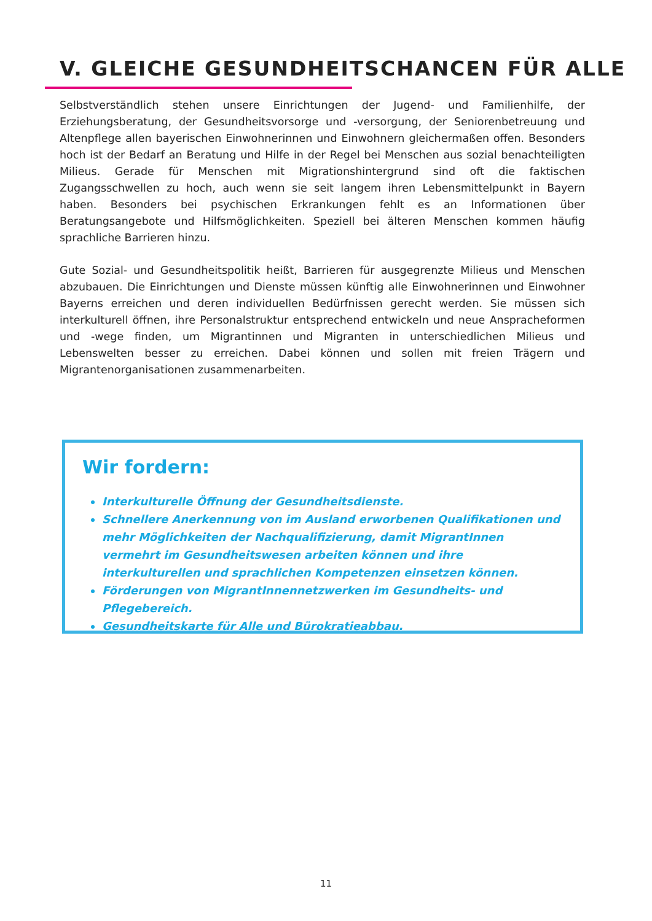V. GLEICHE GESUNDHEITSCHANCEN FÜR ALLE
Selbstverständlich stehen unsere Einrichtungen der Jugend- und Familienhilfe, der Erziehungsberatung, der Gesundheitsvorsorge und -versorgung, der Seniorenbetreuung und Altenpflege allen bayerischen Einwohnerinnen und Einwohnern gleichermaßen offen. Besonders hoch ist der Bedarf an Beratung und Hilfe in der Regel bei Menschen aus sozial benachteiligten Milieus. Gerade für Menschen mit Migrationshintergrund sind oft die faktischen Zugangsschwellen zu hoch, auch wenn sie seit langem ihren Lebensmittelpunkt in Bayern haben. Besonders bei psychischen Erkrankungen fehlt es an Informationen über Beratungsangebote und Hilfsmöglichkeiten. Speziell bei älteren Menschen kommen häufig sprachliche Barrieren hinzu.
Gute Sozial- und Gesundheitspolitik heißt, Barrieren für ausgegrenzte Milieus und Menschen abzubauen. Die Einrichtungen und Dienste müssen künftig alle Einwohnerinnen und Einwohner Bayerns erreichen und deren individuellen Bedürfnissen gerecht werden. Sie müssen sich interkulturell öffnen, ihre Personalstruktur entsprechend entwickeln und neue Ansprachefor­men und -wege finden, um Migrantinnen und Migranten in unterschiedlichen Milieus und Lebenswelten besser zu erreichen. Dabei können und sollen mit freien Trägern und Migrantenorganisationen zusammenarbeiten.
Wir fordern:
Interkulturelle Öffnung der Gesundheitsdienste.
Schnellere Anerkennung von im Ausland erworbenen Qualifikationen und mehr Möglichkeiten der Nachqualifizierung, damit MigrantInnen vermehrt im Gesundheitswesen arbeiten können und ihre interkulturellen und sprachlichen Kompetenzen einsetzen können.
Förderungen von MigrantInnennetzwerken im Gesundheits- und Pflegebereich.
Gesundheitskarte für Alle und Bürokratieabbau.
11